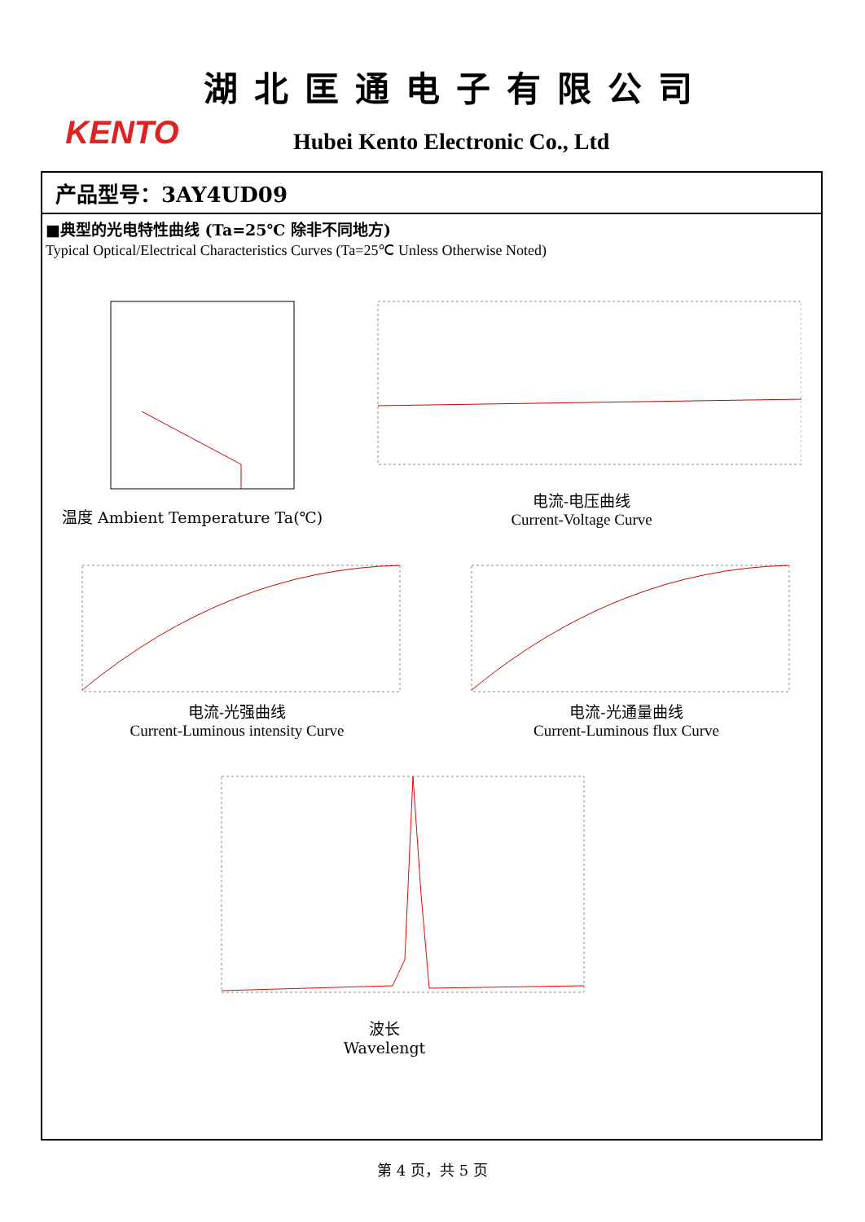KENTO
湖北匡通电子有限公司
Hubei Kento Electronic Co., Ltd
产品型号：3AY4UD09
■典型的光电特性曲线 (Ta=25℃ 除非不同地方)
Typical Optical/Electrical Characteristics Curves (Ta=25℃ Unless Otherwise Noted)
温度 Ambient Temperature Ta(℃) 电流-电压曲线
Current-Voltage Curve
电流-光强曲线
Current-Luminous intensity Curve
电流-光通量曲线
Current-Luminous flux Curve
波长
Wavelengt
第 4 页，共 5 页